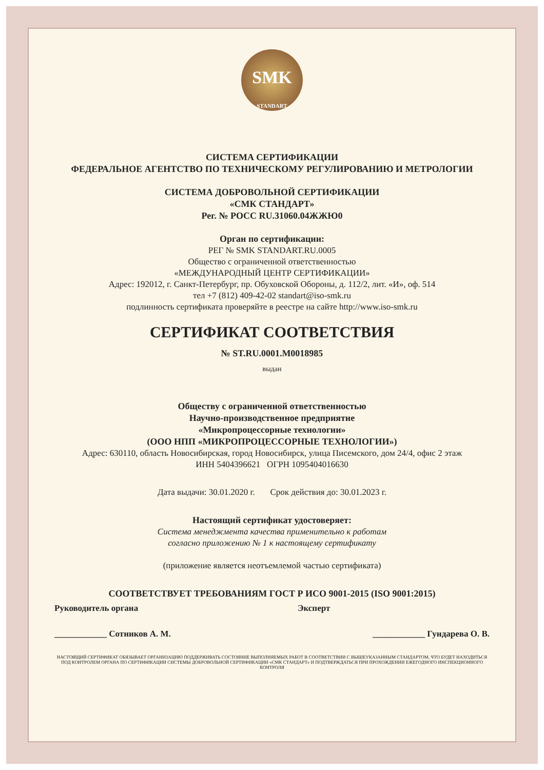SMK
STANDART
СИСТЕМА СЕРТИФИКАЦИИ
ФЕДЕРАЛЬНОЕ АГЕНТСТВО ПО ТЕХНИЧЕСКОМУ РЕГУЛИРОВАНИЮ И МЕТРОЛОГИИ
СИСТЕМА ДОБРОВОЛЬНОЙ СЕРТИФИКАЦИИ
«СМК СТАНДАРТ»
Рег. № РОСС RU.31060.04ЖЖЮ0
Орган по сертификации:
РЕГ № SMK STANDART.RU.0005
Общество с ограниченной ответственностью
«МЕЖДУНАРОДНЫЙ ЦЕНТР СЕРТИФИКАЦИИ»
Адрес: 192012, г. Санкт-Петербург, пр. Обуховской Обороны, д. 112/2, лит. «И», оф. 514
тел +7 (812) 409-42-02 standart@iso-smk.ru
подлинность сертификата проверяйте в реестре на сайте http://www.iso-smk.ru
СЕРТИФИКАТ СООТВЕТСТВИЯ
№ ST.RU.0001.M0018985
выдан
Обществу с ограниченной ответственностью
Научно-производственное предприятие
«Микропроцессорные технологии»
(ООО НПП «МИКРОПРОЦЕССОРНЫЕ ТЕХНОЛОГИИ»)
Адрес: 630110, область Новосибирская, город Новосибирск, улица Писемского, дом 24/4, офис 2 этаж
ИНН 5404396621 ОГРН 1095404016630
Дата выдачи: 30.01.2020 г. Срок действия до: 30.01.2023 г.
Настоящий сертификат удостоверяет:
Система менеджмента качества применительно к работам
согласно приложению № 1 к настоящему сертификату
(приложение является неотъемлемой частью сертификата)
СООТВЕТСТВУЕТ ТРЕБОВАНИЯМ ГОСТ Р ИСО 9001-2015 (ISO 9001:2015)
Руководитель органа Эксперт
____________ Сотников А. М. ____________ Гундарева О. В.
НАСТОЯЩИЙ СЕРТИФИКАТ ОБЯЗЫВАЕТ ОРГАНИЗАЦИЮ ПОДДЕРЖИВАТЬ СОСТОЯНИЕ ВЫПОЛНЯЕМЫХ РАБОТ В СООТВЕТСТВИИ С ВЫШЕУКАЗАННЫМ СТАНДАРТОМ, ЧТО БУДЕТ НАХОДИТЬСЯ ПОД КОНТРОЛЕМ ОРГАНА ПО СЕРТИФИКАЦИИ СИСТЕМЫ ДОБРОВОЛЬНОЙ СЕРТИФИКАЦИИ «СМК СТАНДАРТ» И ПОДТВЕРЖДАТЬСЯ ПРИ ПРОХОЖДЕНИИ ЕЖЕГОДНОГО ИНСПЕКЦИОННОГО КОНТРОЛЯ